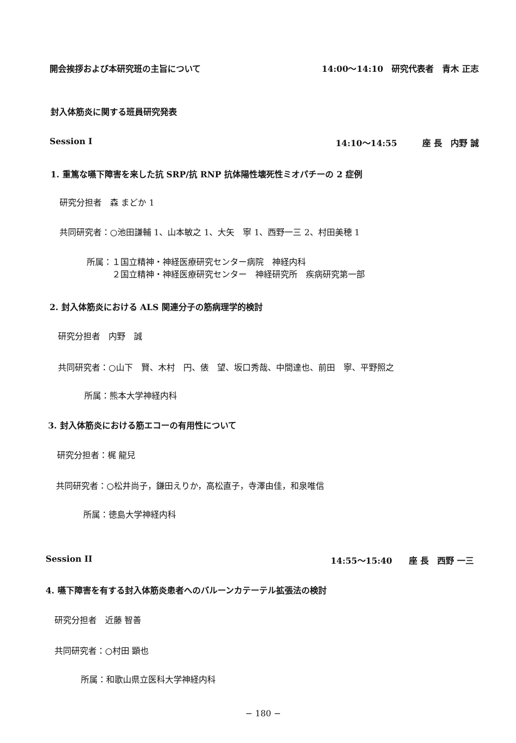開会挨拶および本研究班の主旨について 14:00〜14:10　研究代表者　青木 正志
封入体筋炎に関する班員研究発表
Session I 14:10〜14:55　　　座 長　内野 誠
1. 重篤な嚥下障害を来した抗 SRP/抗 RNP 抗体陽性壊死性ミオパチーの 2 症例
研究分担者　森 まどか 1
共同研究者：○池田謙輔 1、山本敏之 1、大矢　寧 1、西野一三 2、村田美穂 1
所属：１国立精神・神経医療研究センター病院　神経内科
　　　２国立精神・神経医療研究センター　神経研究所　疾病研究第一部
2. 封入体筋炎における ALS 関連分子の筋病理学的検討
研究分担者　内野　誠
共同研究者：○山下　賢、木村　円、俵　望、坂口秀哉、中間達也、前田　寧、平野照之
所属：熊本大学神経内科
3. 封入体筋炎における筋エコーの有用性について
研究分担者：梶 龍兒
共同研究者：○松井尚子，鎌田えりか，高松直子，寺澤由佳，和泉唯信
所属：徳島大学神経内科
Session II 14:55〜15:40　　座 長　西野 一三
4. 嚥下障害を有する封入体筋炎患者へのバルーンカテーテル拡張法の検討
研究分担者　近藤 智善
共同研究者：○村田 顕也
所属：和歌山県立医科大学神経内科
− 180 −